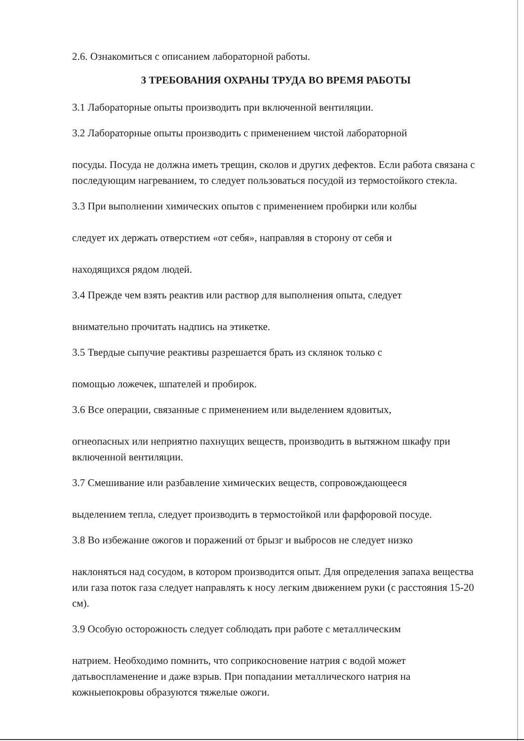2.6. Ознакомиться с описанием лабораторной работы.
3 ТРЕБОВАНИЯ ОХРАНЫ ТРУДА ВО ВРЕМЯ РАБОТЫ
3.1 Лабораторные опыты производить при включенной вентиляции.
3.2 Лабораторные опыты производить с применением чистой лабораторной
посуды. Посуда не должна иметь трещин, сколов и других дефектов. Если работа связана с последующим нагреванием, то следует пользоваться посудой из термостойкого стекла.
3.3 При выполнении химических опытов с применением пробирки или колбы
следует их держать отверстием «от себя», направляя в сторону от себя и
находящихся рядом людей.
3.4 Прежде чем взять реактив или раствор для выполнения опыта, следует
внимательно прочитать надпись на этикетке.
3.5 Твердые сыпучие реактивы разрешается брать из склянок только с
помощью ложечек, шпателей и пробирок.
3.6 Все операции, связанные с применением или выделением ядовитых,
огнеопасных или неприятно пахнущих веществ, производить в вытяжном шкафу при включенной вентиляции.
3.7 Смешивание или разбавление химических веществ, сопровождающееся
выделением тепла, следует производить в термостойкой или фарфоровой посуде.
3.8 Во избежание ожогов и поражений от брызг и выбросов не следует низко
наклоняться над сосудом, в котором производится опыт. Для определения запаха вещества или газа поток газа следует направлять к носу легким движением руки (с расстояния 15-20 см).
3.9 Особую осторожность следует соблюдать при работе с металлическим
натрием. Необходимо помнить, что соприкосновение натрия с водой может датьвоспламенение и даже взрыв. При попадании металлического натрия на кожныепокровы образуются тяжелые ожоги.